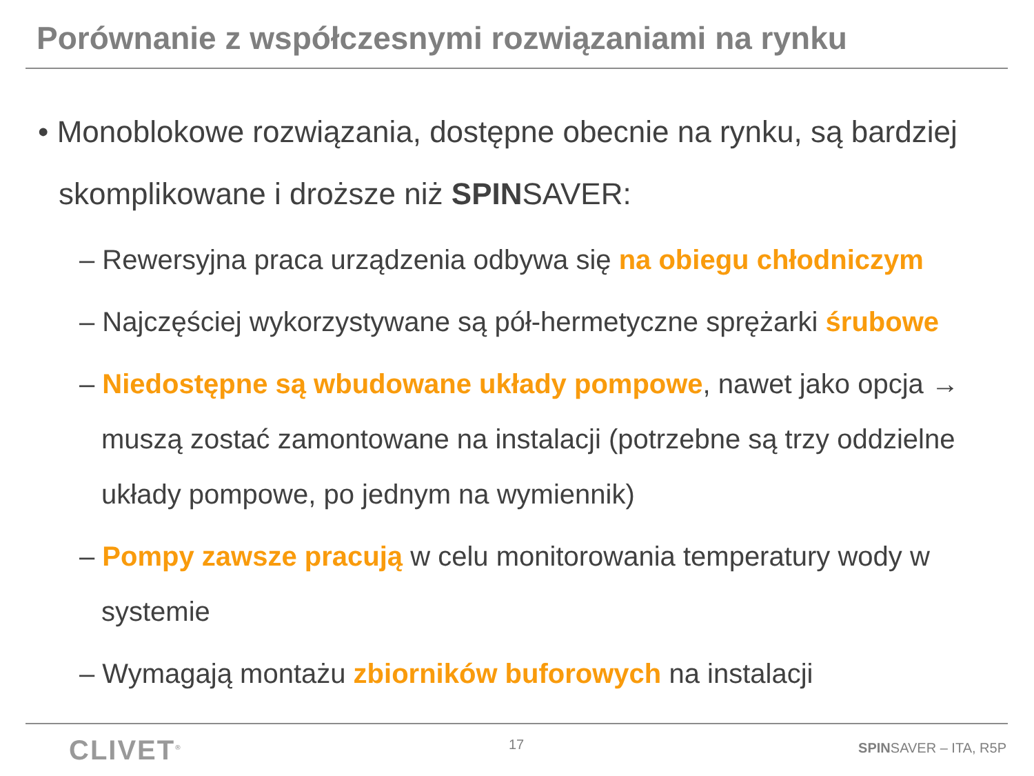Porównanie z współczesnymi rozwiązaniami na rynku
• Monoblokowe rozwiązania, dostępne obecnie na rynku, są bardziej skomplikowane i droższe niż SPINSAVER:
– Rewersyjna praca urządzenia odbywa się na obiegu chłodniczym
– Najczęściej wykorzystywane są pół-hermetyczne sprężarki śrubowe
– Niedostępne są wbudowane układy pompowe, nawet jako opcja → muszą zostać zamontowane na instalacji (potrzebne są trzy oddzielne układy pompowe, po jednym na wymiennik)
– Pompy zawsze pracują w celu monitorowania temperatury wody w systemie
– Wymagają montażu zbiorników buforowych na instalacji
CLIVET<sup>®</sup> 17 SPINSAVER – ITA, R5P